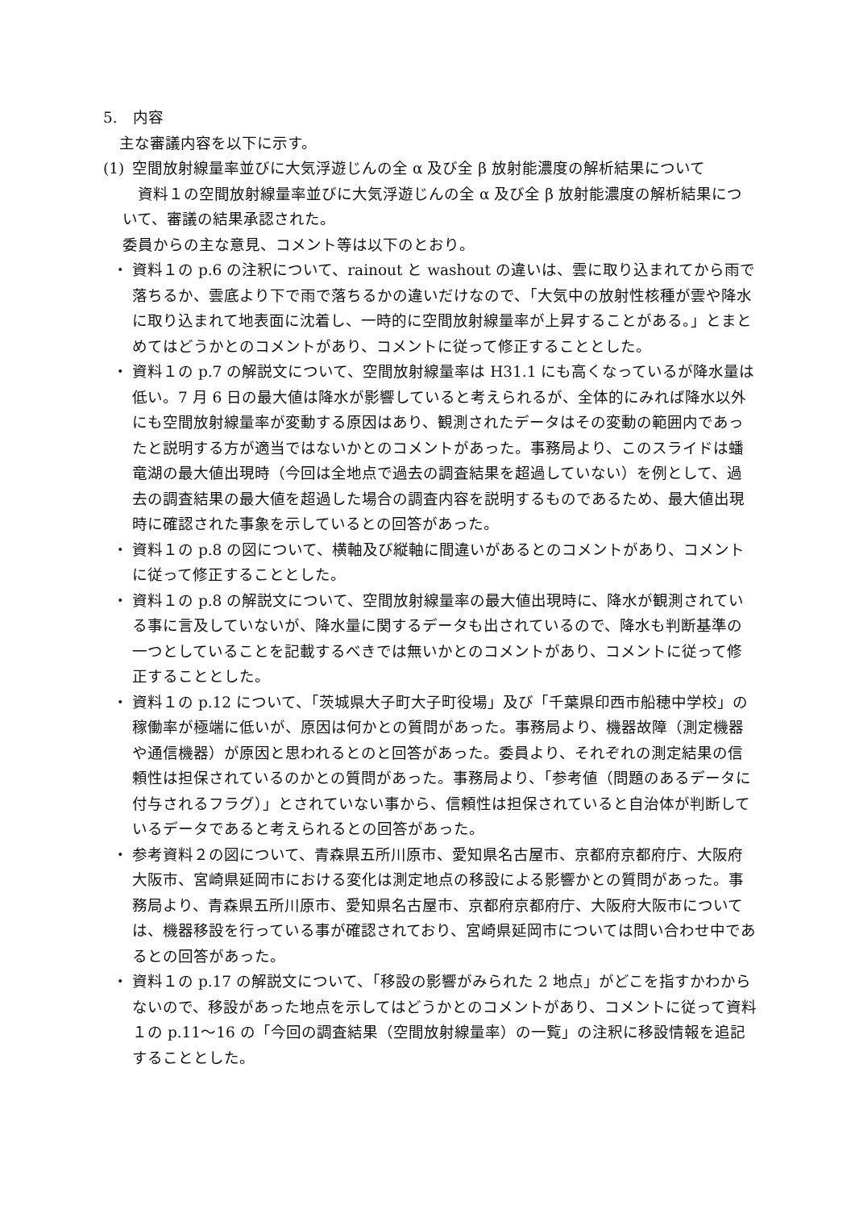5.　内容
主な審議内容を以下に示す。
(1) 空間放射線量率並びに大気浮遊じんの全 α 及び全 β 放射能濃度の解析結果について
　資料１の空間放射線量率並びに大気浮遊じんの全 α 及び全 β 放射能濃度の解析結果について、審議の結果承認された。
委員からの主な意見、コメント等は以下のとおり。
・ 資料１の p.6 の注釈について、rainout と washout の違いは、雲に取り込まれてから雨で落ちるか、雲底より下で雨で落ちるかの違いだけなので、「大気中の放射性核種が雲や降水に取り込まれて地表面に沈着し、一時的に空間放射線量率が上昇することがある。」とまとめてはどうかとのコメントがあり、コメントに従って修正することとした。
・ 資料１の p.7 の解説文について、空間放射線量率は H31.1 にも高くなっているが降水量は低い。7 月 6 日の最大値は降水が影響していると考えられるが、全体的にみれば降水以外にも空間放射線量率が変動する原因はあり、観測されたデータはその変動の範囲内であったと説明する方が適当ではないかとのコメントがあった。事務局より、このスライドは蟠竜湖の最大値出現時（今回は全地点で過去の調査結果を超過していない）を例として、過去の調査結果の最大値を超過した場合の調査内容を説明するものであるため、最大値出現時に確認された事象を示しているとの回答があった。
・ 資料１の p.8 の図について、横軸及び縦軸に間違いがあるとのコメントがあり、コメントに従って修正することとした。
・ 資料１の p.8 の解説文について、空間放射線量率の最大値出現時に、降水が観測されている事に言及していないが、降水量に関するデータも出されているので、降水も判断基準の一つとしていることを記載するべきでは無いかとのコメントがあり、コメントに従って修正することとした。
・ 資料１の p.12 について、「茨城県大子町大子町役場」及び「千葉県印西市船穂中学校」の稼働率が極端に低いが、原因は何かとの質問があった。事務局より、機器故障（測定機器や通信機器）が原因と思われるとのと回答があった。委員より、それぞれの測定結果の信頼性は担保されているのかとの質問があった。事務局より、「参考値（問題のあるデータに付与されるフラグ）」とされていない事から、信頼性は担保されていると自治体が判断しているデータであると考えられるとの回答があった。
・ 参考資料２の図について、青森県五所川原市、愛知県名古屋市、京都府京都府庁、大阪府大阪市、宮崎県延岡市における変化は測定地点の移設による影響かとの質問があった。事務局より、青森県五所川原市、愛知県名古屋市、京都府京都府庁、大阪府大阪市については、機器移設を行っている事が確認されており、宮崎県延岡市については問い合わせ中であるとの回答があった。
・ 資料１の p.17 の解説文について、「移設の影響がみられた 2 地点」がどこを指すかわからないので、移設があった地点を示してはどうかとのコメントがあり、コメントに従って資料１の p.11～16 の「今回の調査結果（空間放射線量率）の一覧」の注釈に移設情報を追記することとした。